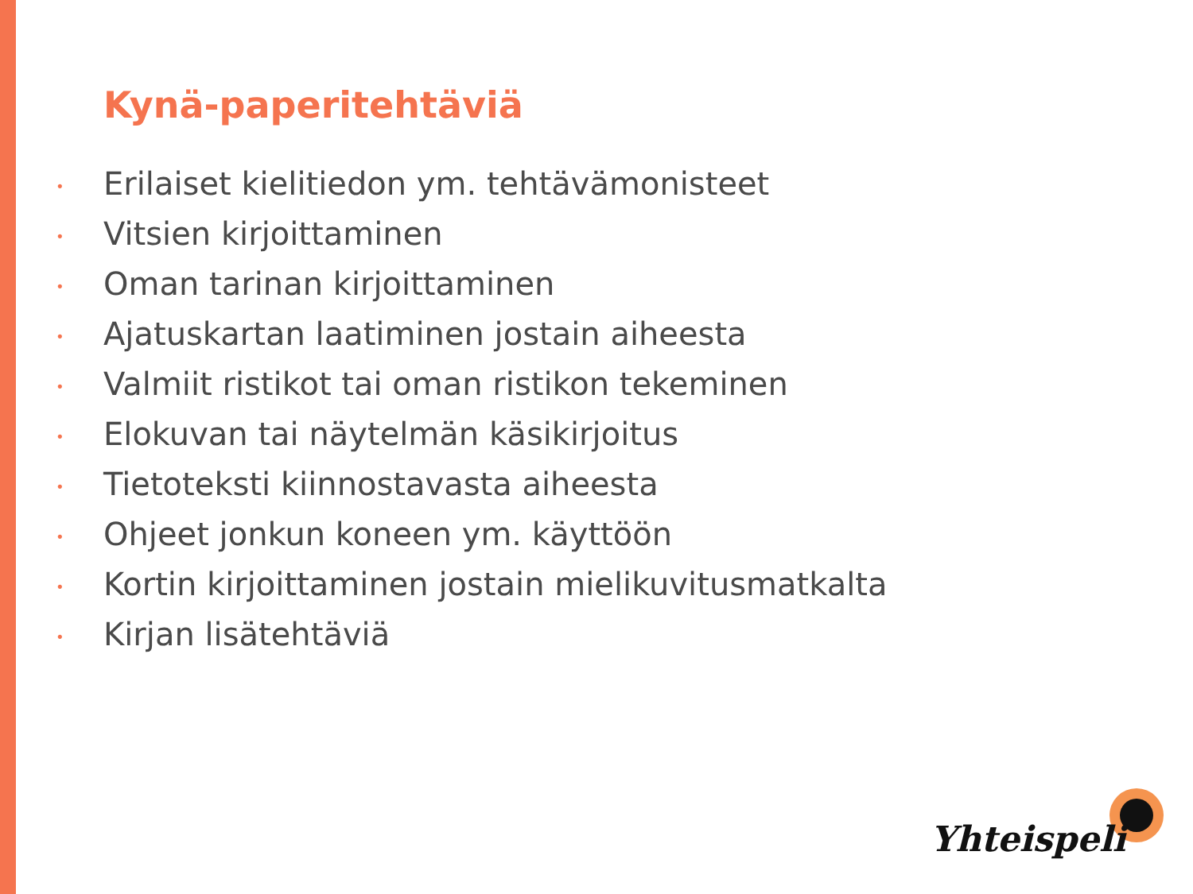Kynä-paperitehtäviä
• Erilaiset kielitiedon ym. tehtävämonisteet
• Vitsien kirjoittaminen
• Oman tarinan kirjoittaminen
• Ajatuskartan laatiminen jostain aiheesta
• Valmiit ristikot tai oman ristikon tekeminen
• Elokuvan tai näytelmän käsikirjoitus
• Tietoteksti kiinnostavasta aiheesta
• Ohjeet jonkun koneen ym. käyttöön
• Kortin kirjoittaminen jostain mielikuvitusmatkalta
• Kirjan lisätehtäviä
Yhteispeli